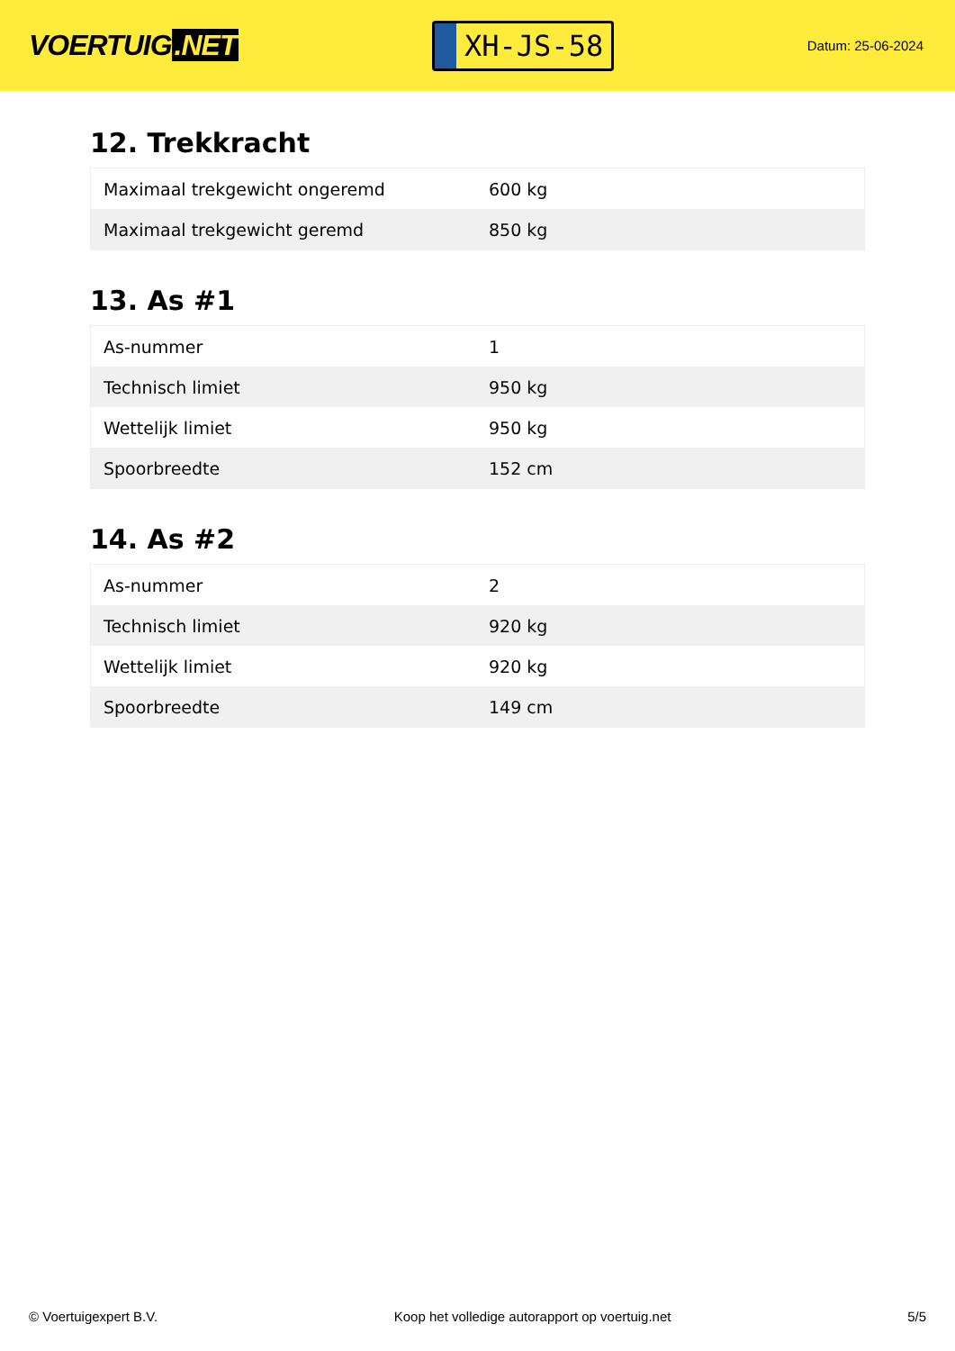VOERTUIG.NET
XH-JS-58
Datum: 25-06-2024
12. Trekkracht
| Maximaal trekgewicht ongeremd | 600 kg |
| Maximaal trekgewicht geremd | 850 kg |
13. As #1
| As-nummer | 1 |
| Technisch limiet | 950 kg |
| Wettelijk limiet | 950 kg |
| Spoorbreedte | 152 cm |
14. As #2
| As-nummer | 2 |
| Technisch limiet | 920 kg |
| Wettelijk limiet | 920 kg |
| Spoorbreedte | 149 cm |
© Voertuigexpert B.V. Koop het volledige autorapport op voertuig.net 5/5